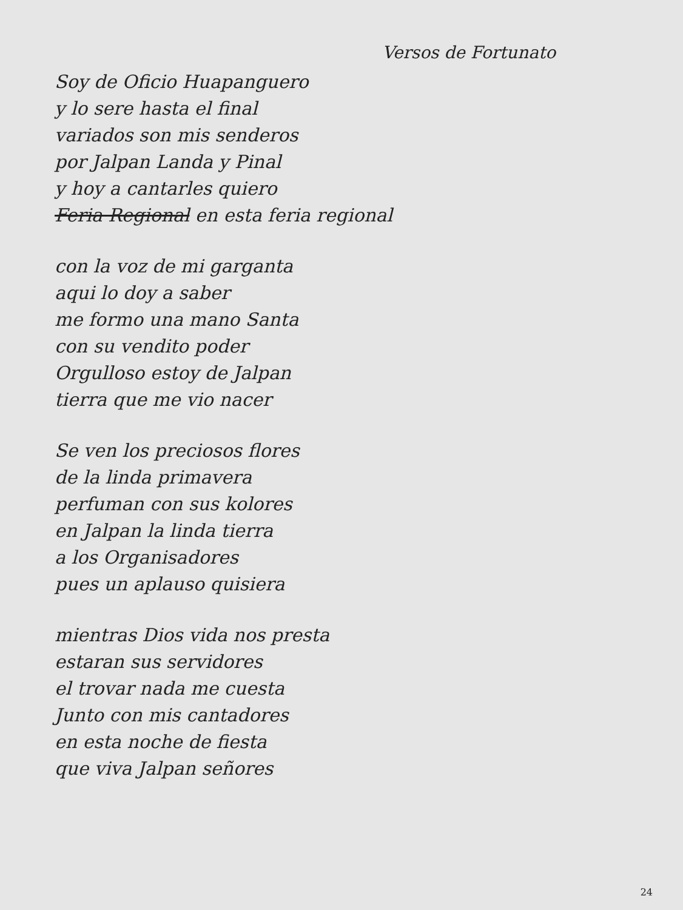Versos de Fortunato
Soy de Oficio Huapanguero
y lo sere hasta el final
variados son mis senderos
por Jalpan Landa y Pinal
y hoy a cantarles quiero
Feria Regional en esta feria regional
con la voz de mi garganta
aqui lo doy a saber
me formo una mano Santa
con su vendito poder
Orgulloso estoy de Jalpan
tierra que me vio nacer
Se ven los preciosos flores
de la linda primavera
perfuman con sus kolores
en Jalpan la linda tierra
a los Organisadores
pues un aplauso quisiera
mientras Dios vida nos presta
estaran sus servidores
el trovar nada me cuesta
Junto con mis cantadores
en esta noche de fiesta
que viva Jalpan señores
24